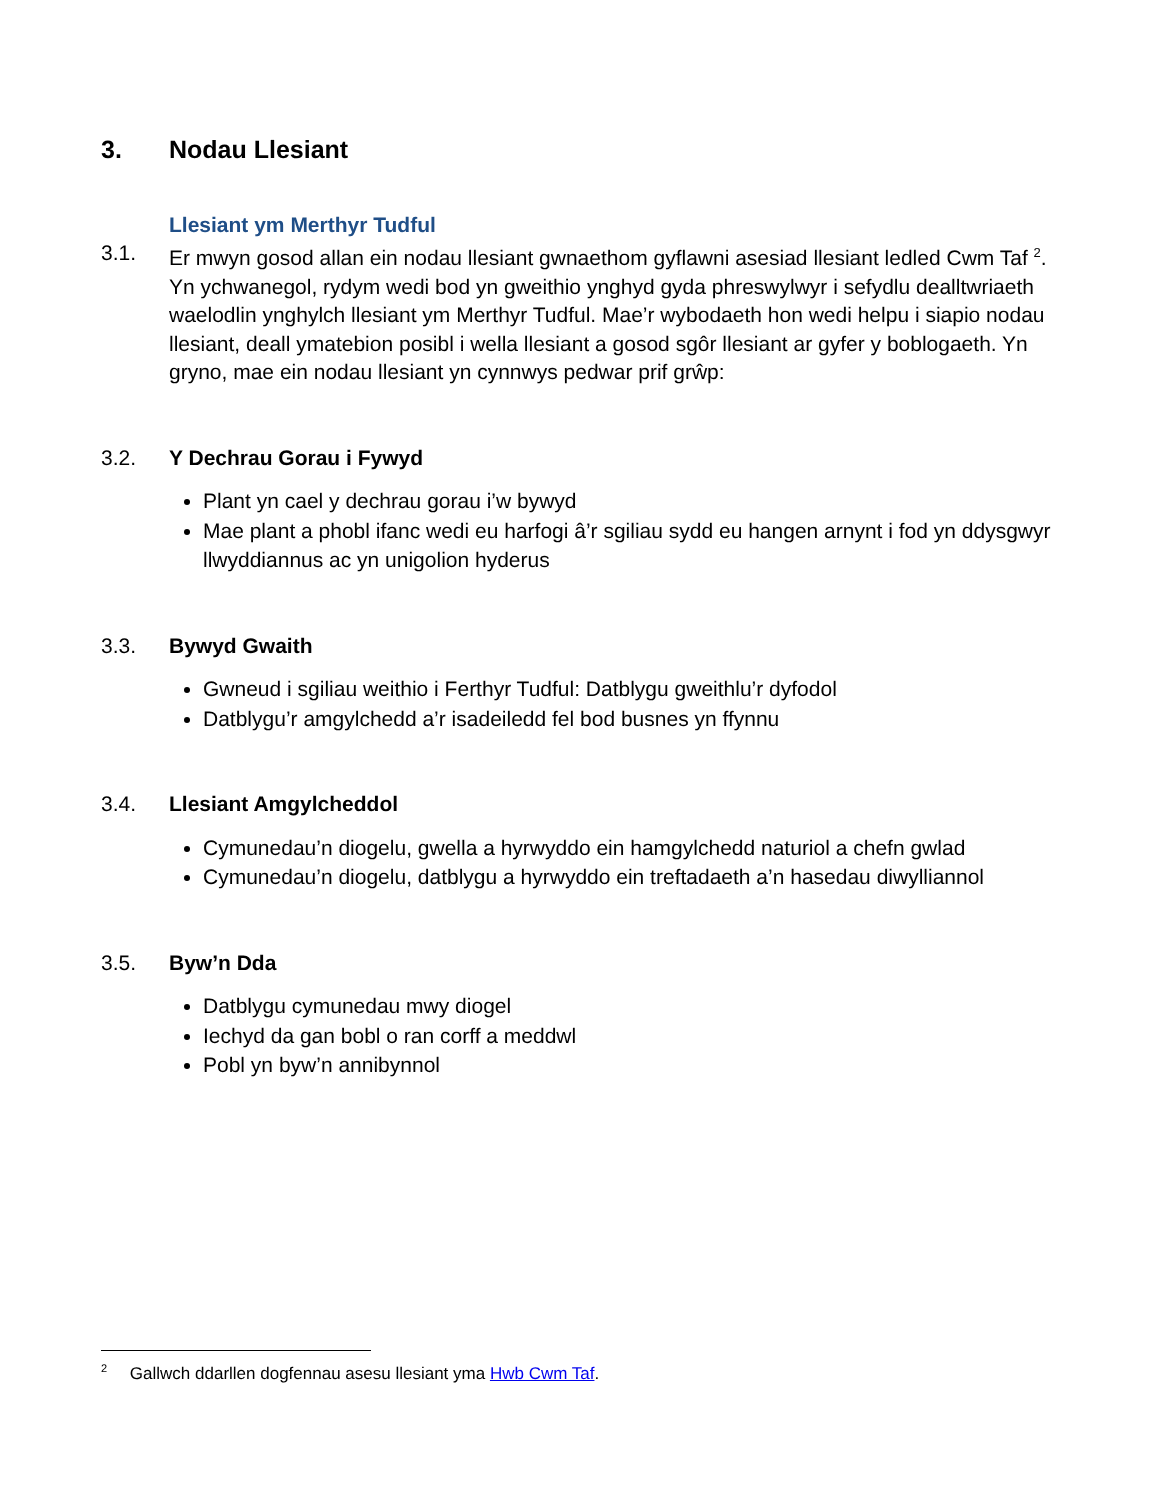3. Nodau Llesiant
Llesiant ym Merthyr Tudful
3.1. Er mwyn gosod allan ein nodau llesiant gwnaethom gyflawni asesiad llesiant ledled Cwm Taf <sup>2</sup>. Yn ychwanegol, rydym wedi bod yn gweithio ynghyd gyda phreswylwyr i sefydlu dealltwriaeth waelodlin ynghylch llesiant ym Merthyr Tudful. Mae’r wybodaeth hon wedi helpu i siapio nodau llesiant, deall ymatebion posibl i wella llesiant a gosod sgôr llesiant ar gyfer y boblogaeth. Yn gryno, mae ein nodau llesiant yn cynnwys pedwar prif grŵp:
3.2. Y Dechrau Gorau i Fywyd
Plant yn cael y dechrau gorau i’w bywyd
Mae plant a phobl ifanc wedi eu harfogi â’r sgiliau sydd eu hangen arnynt i fod yn ddysgwyr llwyddiannus ac yn unigolion hyderus
3.3. Bywyd Gwaith
Gwneud i sgiliau weithio i Ferthyr Tudful: Datblygu gweithlu’r dyfodol
Datblygu’r amgylchedd a’r isadeiledd fel bod busnes yn ffynnu
3.4. Llesiant Amgylcheddol
Cymunedau’n diogelu, gwella a hyrwyddo ein hamgylchedd naturiol a chefn gwlad
Cymunedau’n diogelu, datblygu a hyrwyddo ein treftadaeth a’n hasedau diwylliannol
3.5. Byw’n Dda
Datblygu cymunedau mwy diogel
Iechyd da gan bobl o ran corff a meddwl
Pobl yn byw’n annibynnol
<sup>2</sup> Gallwch ddarllen dogfennau asesu llesiant yma Hwb Cwm Taf.